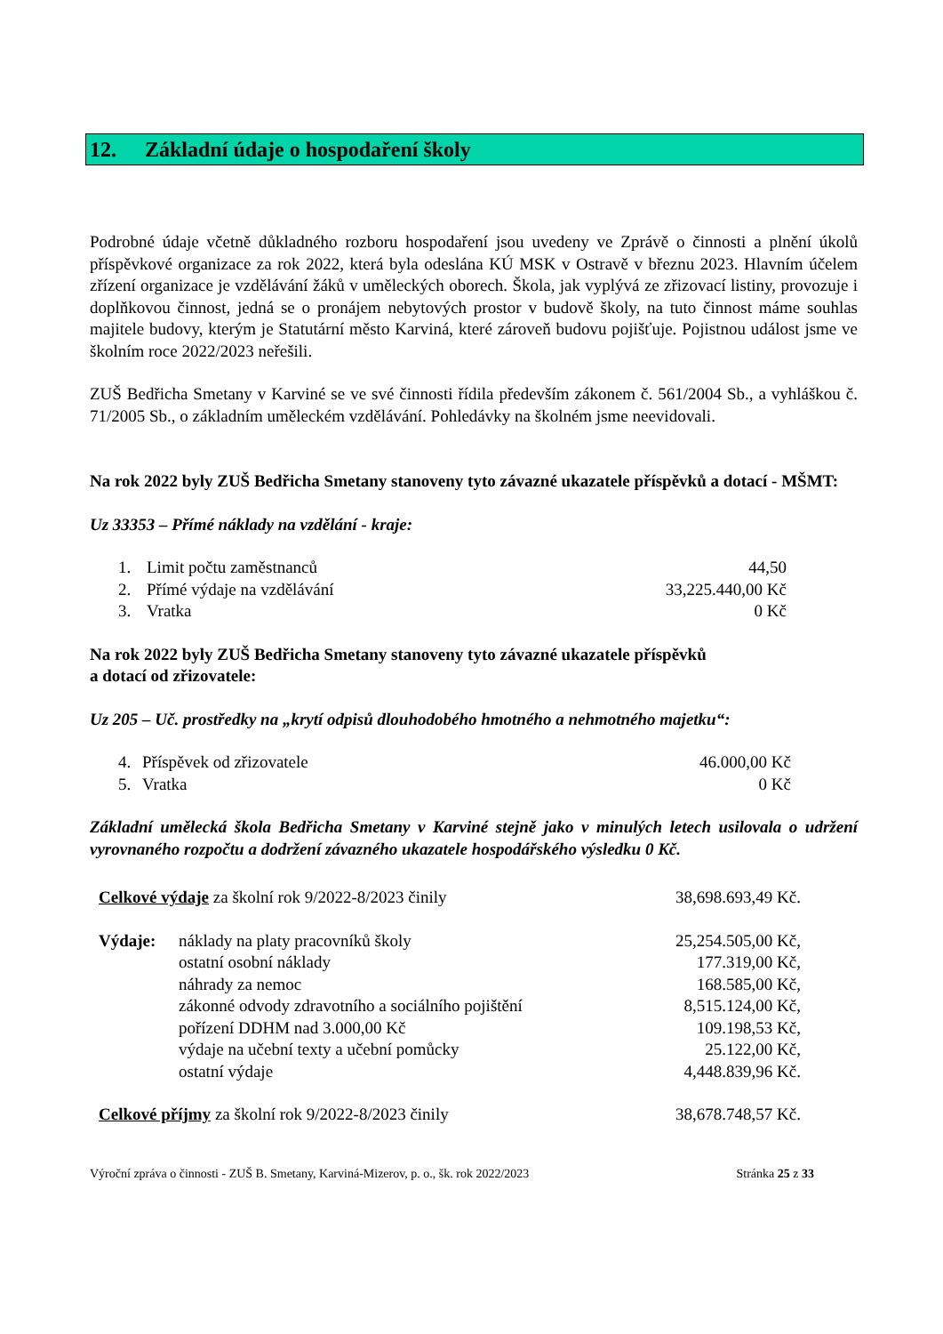12. Základní údaje o hospodaření školy
Podrobné údaje včetně důkladného rozboru hospodaření jsou uvedeny ve Zprávě o činnosti a plnění úkolů příspěvkové organizace za rok 2022, která byla odeslána KÚ MSK v Ostravě v březnu 2023. Hlavním účelem zřízení organizace je vzdělávání žáků v uměleckých oborech. Škola, jak vyplývá ze zřizovací listiny, provozuje i doplňkovou činnost, jedná se o pronájem nebytových prostor v budově školy, na tuto činnost máme souhlas majitele budovy, kterým je Statutární město Karviná, které zároveň budovu pojišťuje. Pojistnou událost jsme ve školním roce 2022/2023 neřešili.
ZUŠ Bedřicha Smetany v Karviné se ve své činnosti řídila především zákonem č. 561/2004 Sb., a vyhláškou č. 71/2005 Sb., o základním uměleckém vzdělávání. Pohledávky na školném jsme neevidovali.
Na rok 2022 byly ZUŠ Bedřicha Smetany stanoveny tyto závazné ukazatele příspěvků a dotací - MŠMT:
Uz 33353 – Přímé náklady na vzdělání - kraje:
| 1. | Limit počtu zaměstnanců | 44,50 |
| 2. | Přímé výdaje na vzdělávání | 33,225.440,00 Kč |
| 3. | Vratka | 0 Kč |
Na rok 2022 byly ZUŠ Bedřicha Smetany stanoveny tyto závazné ukazatele příspěvků
a dotací od zřizovatele:
Uz 205 – Uč. prostředky na „krytí odpisů dlouhodobého hmotného a nehmotného majetku“:
| 4. | Příspěvek od zřizovatele | 46.000,00 Kč |
| 5. | Vratka | 0 Kč |
Základní umělecká škola Bedřicha Smetany v Karviné stejně jako v minulých letech usilovala o udržení vyrovnaného rozpočtu a dodržení závazného ukazatele hospodářského výsledku 0 Kč.
| Celkové výdaje za školní rok 9/2022-8/2023 činily | | 38,698.693,49 Kč. |
| Výdaje: | náklady na platy pracovníků školy | 25,254.505,00 Kč, |
| | ostatní osobní náklady | 177.319,00 Kč, |
| | náhrady za nemoc | 168.585,00 Kč, |
| | zákonné odvody zdravotního a sociálního pojištění | 8,515.124,00 Kč, |
| | pořízení DDHM nad 3.000,00 Kč | 109.198,53 Kč, |
| | výdaje na učební texty a učební pomůcky | 25.122,00 Kč, |
| | ostatní výdaje | 4,448.839,96 Kč. |
| Celkové příjmy za školní rok 9/2022-8/2023 činily | | 38,678.748,57 Kč. |
Výroční zpráva o činnosti - ZUŠ B. Smetany, Karviná-Mizerov, p. o., šk. rok 2022/2023 Stránka 25 z 33